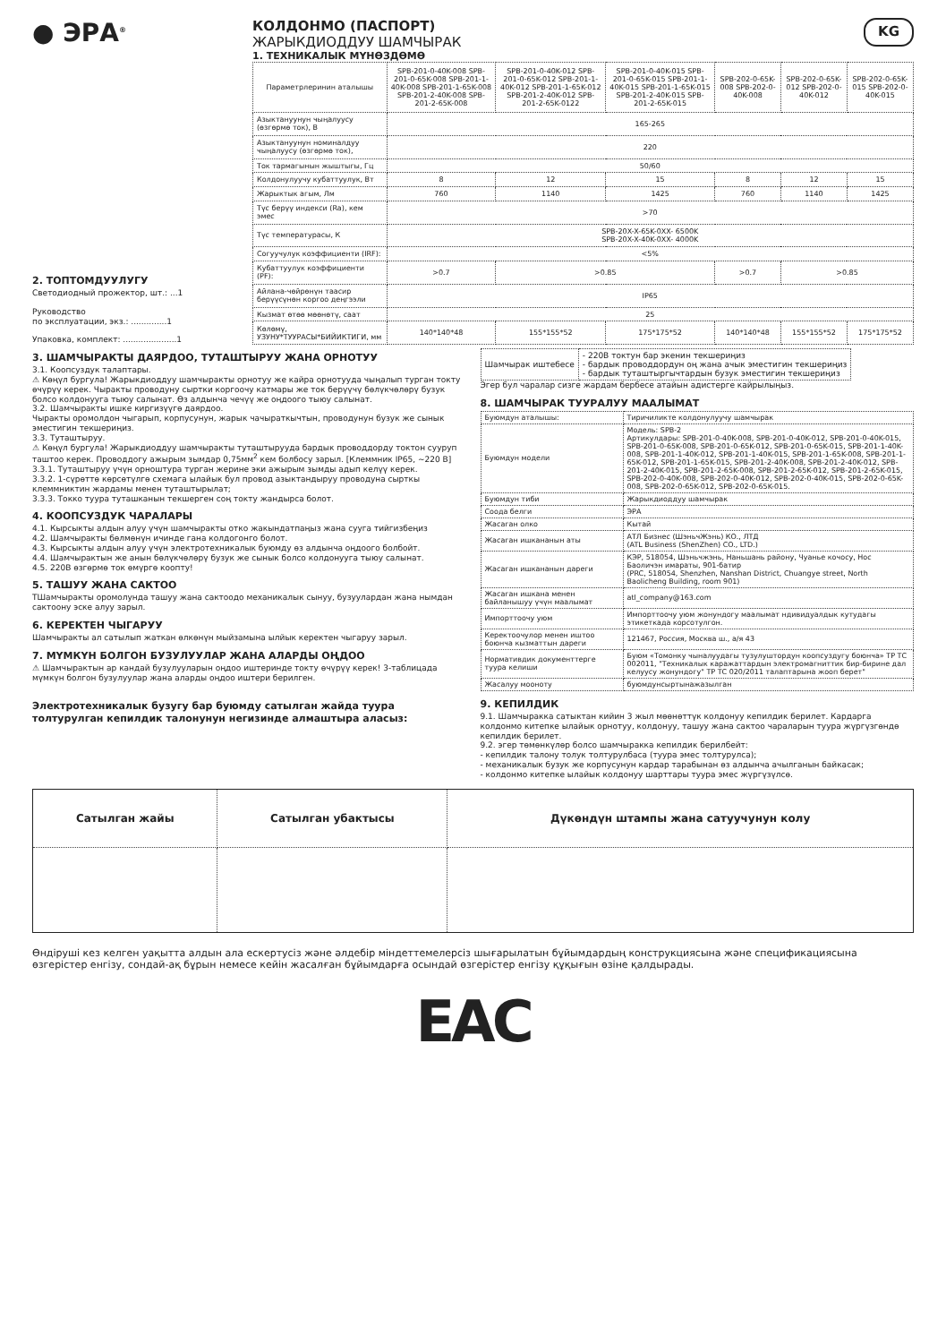● ЭРА<sup>®</sup>
КОЛДОНМО (ПАСПОРТ)
ЖАРЫКДИОДДУУ ШАМЧЫРАК
1. ТЕХНИКАЛЫК МҮНӨЗДӨМӨ
KG
2. ТОПТОМДУУЛУГУ
Светодиодный прожектор, шт.: ...1
Руководство
по эксплуатации, экз.: ..............1
Упаковка, комплект: .....................1
| Параметрлеринин аталышы | SPB-201-0-40K-008 SPB-201-0-65K-008 SPB-201-1-40K-008 SPB-201-1-65K-008 SPB-201-2-40K-008 SPB-201-2-65K-008 | SPB-201-0-40K-012 SPB-201-0-65K-012 SPB-201-1-40K-012 SPB-201-1-65K-012 SPB-201-2-40K-012 SPB-201-2-65K-0122 | SPB-201-0-40K-015 SPB-201-0-65K-015 SPB-201-1-40K-015 SPB-201-1-65K-015 SPB-201-2-40K-015 SPB-201-2-65K-015 | SPB-202-0-65K-008 SPB-202-0-40K-008 | SPB-202-0-65K-012 SPB-202-0-40K-012 | SPB-202-0-65K-015 SPB-202-0-40K-015 |
| --- | --- | --- | --- | --- | --- | --- |
| Азыктануунун чыңалуусу (өзгөрмө ток), В | 165-265 | | | | | |
| Азыктануунун номиналдуу чыңалуусу (өзгөрмө ток), | 220 | | | | | |
| Ток тармагынын жыштыгы, Гц | 50/60 | | | | | |
| Колдонулуучу кубаттуулук, Вт | 8 | 12 | 15 | 8 | 12 | 15 |
| Жарыктык агым, Лм | 760 | 1140 | 1425 | 760 | 1140 | 1425 |
| Түс берүү индекси (Ra), кем эмес | >70 | | | | | |
| Түс температурасы, К | SPB-20X-X-65K-0XX- 6500K SPB-20X-X-40K-0XX- 4000K | | | | | |
| Согуучулук коэффициенти (IRF): | <5% | | | | | |
| Кубаттуулук коэффициенти (PF): | >0.7 | >0.85 | | >0.7 | >0.85 | |
| Айлана-чөйрөнүн таасир берүүсүнөн коргоо деңгээли | IP65 | | | | | |
| Кызмат өтөө мөөнөтү, саат | 25 | | | | | |
| Көлөмү, УЗУНУ*ТУУРАСЫ*БИЙИКТИГИ, мм | 140*140*48 | 155*155*52 | 175*175*52 | 140*140*48 | 155*155*52 | 175*175*52 |
3. ШАМЧЫРАКТЫ ДАЯРДОО, ТУТАШТЫРУУ ЖАНА ОРНОТУУ
3.1. Коопсуздук талаптары.
⚠ Көңүл бургула! Жарыкдиоддуу шамчыракты орнотуу же кайра орнотууда чыңалып турган токту өчүрүү керек. Чыракты проводуну сыртки коргоочу катмары же ток берүүчү бөлүкчөлөрү бузук болсо колдонууга тыюу салынат. Өз алдынча чечүү же оңдоого тыюу салынат.
3.2. Шамчыракты ишке киргизүүгө даярдоо.
Чыракты оромолдон чыгарып, корпусунун, жарык чачыраткычтын, проводунун бузук же сынык эместигин текшериңиз.
3.3. Туташтыруу.
⚠ Көңүл бургула! Жарыкдиоддуу шамчыракты туташтырууда бардык проводдорду токтон сууруп таштоо керек. Проводдогу ажырым зымдар 0,75мм<sup>2</sup> кем болбосу зарыл. [Клеммник IP65, ~220 В]
3.3.1. Туташтыруу үчүн орноштура турган жерине эки ажырым зымды адып келүү керек.
3.3.2. 1-сүрөттө көрсөтүлгө схемага ылайык бул провод азыктандыруу проводуна сырткы клеммниктин жардамы менен туташтырылат;
3.3.3. Токко туура туташканын текшерген соң токту жандырса болот.
4. КООПСУЗДУК ЧАРАЛАРЫ
4.1. Кырсыкты алдын алуу үчүн шамчыракты отко жакындатпаңыз жана суугa тийгизбеңиз
4.2. Шамчыракты бөлмөнүн ичинде гана колдогонго болот.
4.3. Кырсыкты алдын алуу үчүн электротехникалык буюмду өз алдынча оңдоого болбойт.
4.4. Шамчырактын же анын бөлүкчөлөрү бузук же сынык болсо колдонууга тыюу салынат.
4.5. 220В өзгөрмө ток өмүргө коопту!
5. ТАШУУ ЖАНА САКТОО
ТШамчыракты оромолунда ташуу жана сактоодо механикалык сынуу, бузуулардан жана нымдан сактоону эске алуу зарыл.
6. КЕРЕКТЕН ЧЫГАРУУ
Шамчыракты ал сатылып жаткан өлкөнүн мыйзамына ылйык керектен чыгаруу зарыл.
7. МҮМКҮН БОЛГОН БУЗУЛУУЛАР ЖАНА АЛАРДЫ ОҢДОО
⚠ Шамчырактын ар кандай бузулууларын оңдоо иштеринде токту өчүрүү керек! 3-таблицада мүмкүн болгон бузулуулар жана аларды оңдоо иштери берилген.
Электротехникалык бузугу бар буюмду сатылган жайда туура толтурулган кепилдик талонунун негизинде алмаштыра аласыз:
| Шамчырак иштебесе | - 220В токтун бар экенин текшериңиз - бардык проводдордун оң жана ачык эместигин текшериңиз - бардык туташтыргычтардын бузук эместигин текшериңиз |
Эгер бул чаралар сизге жардам бербесе атайын адистерге кайрылыңыз.
8. ШАМЧЫРАК ТУУРАЛУУ МААЛЫМАТ
| Буюмдун аталышы: | Тиричиликте колдонулуучу шамчырак |
| Буюмдун модели | Модель: SPB-2 Артикулдары: SPB-201-0-40K-008, SPB-201-0-40K-012, SPB-201-0-40K-015, SPB-201-0-65K-008, SPB-201-0-65K-012, SPB-201-0-65K-015, SPB-201-1-40K-008, SPB-201-1-40K-012, SPB-201-1-40K-015, SPB-201-1-65K-008, SPB-201-1-65K-012, SPB-201-1-65K-015, SPB-201-2-40K-008, SPB-201-2-40K-012, SPB-201-2-40K-015, SPB-201-2-65K-008, SPB-201-2-65K-012, SPB-201-2-65K-015, SPB-202-0-40K-008, SPB-202-0-40K-012, SPB-202-0-40K-015, SPB-202-0-65K-008, SPB-202-0-65K-012, SPB-202-0-65K-015. |
| Буюмдун тиби | Жарыкдиоддуу шамчырак |
| Соода белги | ЭРА |
| Жасаган олко | Кытай |
| Жасаган ишкананын аты | АТЛ Бизнес (ШэньчЖэнь) КО., ЛТД (ATL Business (ShenZhen) CO., LTD.) |
| Жасаган ишкананын дареги | КЭР, 518054, Шэньчжэнь, Наньшань району, Чуаньe кочосу, Нос Баоличэн имараты, 901-батир (PRC, 518054, Shenzhen, Nanshan District, Chuangye street, North Baolicheng Building, room 901) |
| Жасаган ишкана менен байланышуу үчүн маалымат | atl_company@163.com |
| Импорттоочу уюм | Импорттоочу уюм жонундогу маалымат ндивидуалдык кутудагы этикеткада корсотулгон. |
| Керектоочулор менен иштоо боюнча кызматтын дареги | 121467, Россия, Москва ш., а/я 43 |
| Нормативдик документтерге туура келиши | Буюм «Томонку чыналуудагы тузулуштордун коопсуздугу боюнча» ТР ТС 002011, "Техникалык каражаттардын электромагниттик бир-бирине дал келуусу жонундогу" ТР ТС 020/2011 талаптарына жооп берет" |
| Жасалуу мооноту | буюмдунсыртынажазылган |
9. КЕПИЛДИК
9.1. Шамчыракка сатыктан кийин 3 жыл мөөнөттүк колдонуу кепилдик берилет. Кардарга колдонмо китепке ылайык орнотуу, колдонуу, ташуу жана сактоо чараларын туура жүргүзгөндө кепилдик берилет.
9.2. эгер төмөнкүлөр болсо шамчыракка кепилдик берилбейт:
- кепилдик талону толук толтурулбаса (туура эмес толтурулса);
- механикалык бузук же корпусунун кардар тарабынан өз алдынча ачылганын байкасак;
- колдонмо китепке ылайык колдонуу шарттары туура эмес жүргүзүлсө.
| Сатылган жайы | Сатылган убактысы | Дүкөндүн штампы жана сатуучунун колу |
| --- | --- | --- |
Өндіруші кез келген уақытта алдын ала ескертусіз және әлдебір міндеттемелерсіз шығарылатын бұйымдардың конструкциясына және спецификациясына өзгерістер енгізу, сондай-ақ бұрын немесе кейін жасалған бұйымдарға осындай өзгерістер енгізу құқығын өзіне қалдырады.
ЕАС